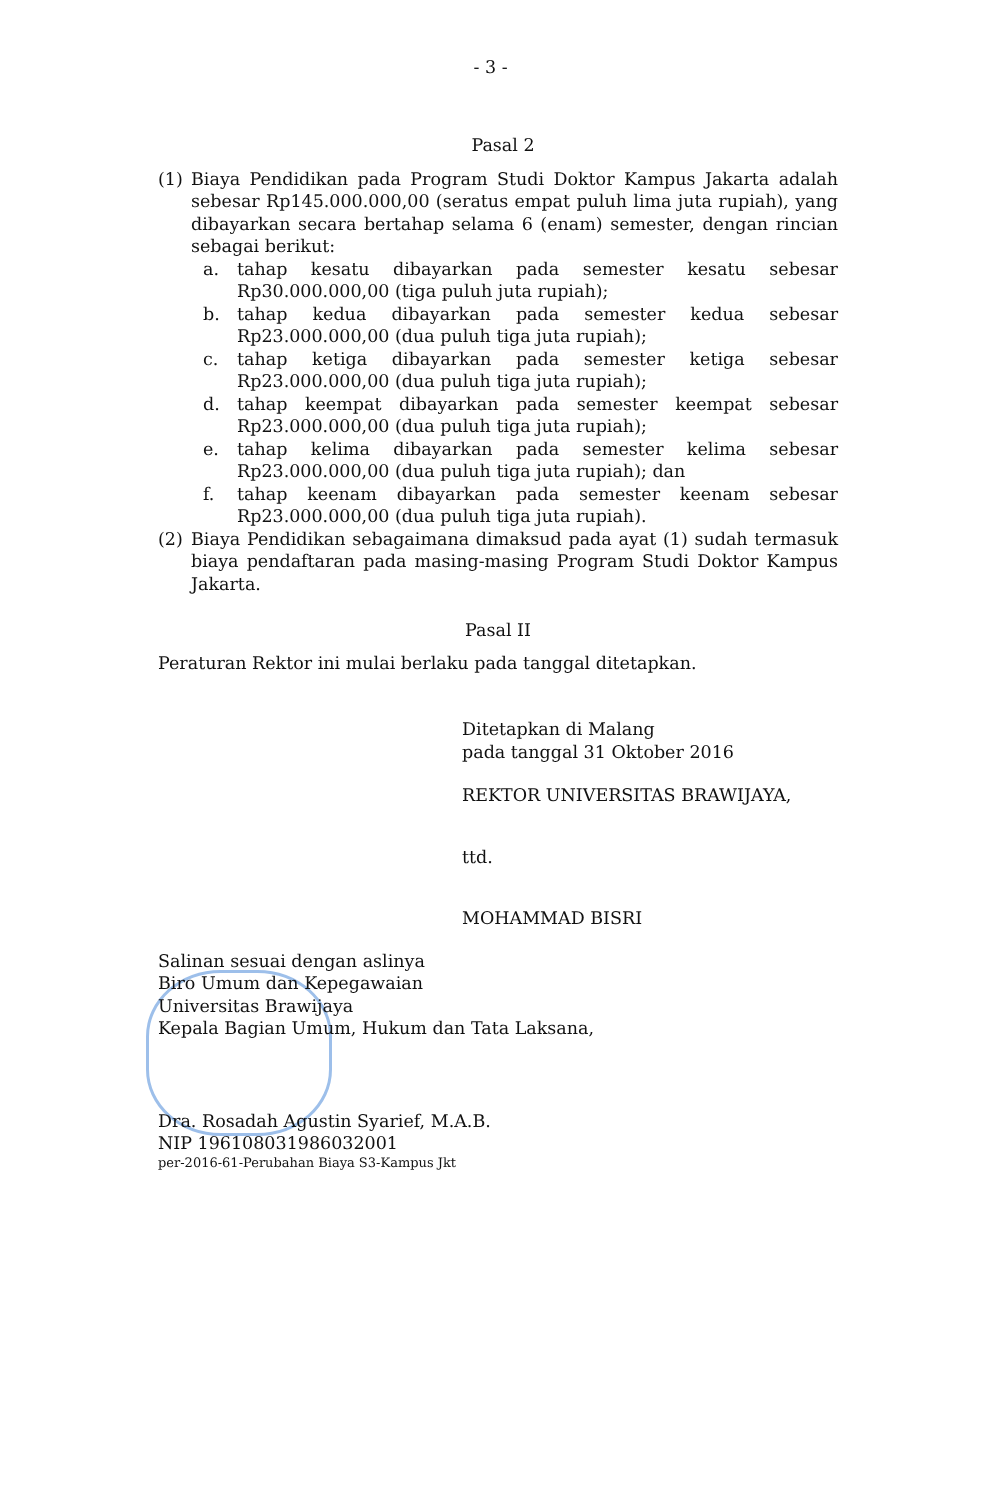- 3 -
Pasal 2
(1) Biaya Pendidikan pada Program Studi Doktor Kampus Jakarta adalah sebesar Rp145.000.000,00 (seratus empat puluh lima juta rupiah), yang dibayarkan secara bertahap selama 6 (enam) semester, dengan rincian sebagai berikut:
a. tahap kesatu dibayarkan pada semester kesatu sebesar Rp30.000.000,00 (tiga puluh juta rupiah);
b. tahap kedua dibayarkan pada semester kedua sebesar Rp23.000.000,00 (dua puluh tiga juta rupiah);
c. tahap ketiga dibayarkan pada semester ketiga sebesar Rp23.000.000,00 (dua puluh tiga juta rupiah);
d. tahap keempat dibayarkan pada semester keempat sebesar Rp23.000.000,00 (dua puluh tiga juta rupiah);
e. tahap kelima dibayarkan pada semester kelima sebesar Rp23.000.000,00 (dua puluh tiga juta rupiah); dan
f. tahap keenam dibayarkan pada semester keenam sebesar Rp23.000.000,00 (dua puluh tiga juta rupiah).
(2) Biaya Pendidikan sebagaimana dimaksud pada ayat (1) sudah termasuk biaya pendaftaran pada masing-masing Program Studi Doktor Kampus Jakarta.
Pasal II
Peraturan Rektor ini mulai berlaku pada tanggal ditetapkan.
Ditetapkan di Malang
pada tanggal 31 Oktober 2016
REKTOR UNIVERSITAS BRAWIJAYA,
ttd.
MOHAMMAD BISRI
Salinan sesuai dengan aslinya
Biro Umum dan Kepegawaian
Universitas Brawijaya
Kepala Bagian Umum, Hukum dan Tata Laksana,
Dra. Rosadah Agustin Syarief, M.A.B.
NIP 196108031986032001
per-2016-61-Perubahan Biaya S3-Kampus Jkt